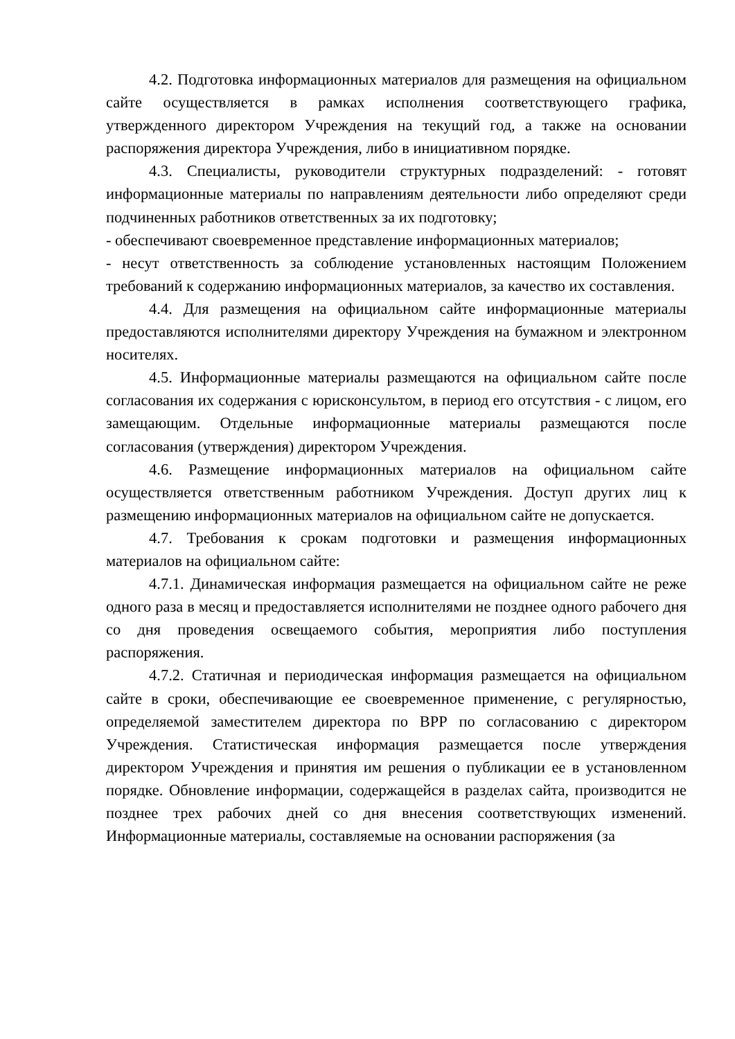4.2. Подготовка информационных материалов для размещения на официальном сайте осуществляется в рамках исполнения соответствующего графика, утвержденного директором Учреждения на текущий год, а также на основании распоряжения директора Учреждения, либо в инициативном порядке.
4.3. Специалисты, руководители структурных подразделений: - готовят информационные материалы по направлениям деятельности либо определяют среди подчиненных работников ответственных за их подготовку;
- обеспечивают своевременное представление информационных материалов;
- несут ответственность за соблюдение установленных настоящим Положением требований к содержанию информационных материалов, за качество их составления.
4.4. Для размещения на официальном сайте информационные материалы предоставляются исполнителями директору Учреждения на бумажном и электронном носителях.
4.5. Информационные материалы размещаются на официальном сайте после согласования их содержания с юрисконсультом, в период его отсутствия - с лицом, его замещающим. Отдельные информационные материалы размещаются после согласования (утверждения) директором Учреждения.
4.6. Размещение информационных материалов на официальном сайте осуществляется ответственным работником Учреждения. Доступ других лиц к размещению информационных материалов на официальном сайте не допускается.
4.7. Требования к срокам подготовки и размещения информационных материалов на официальном сайте:
4.7.1. Динамическая информация размещается на официальном сайте не реже одного раза в месяц и предоставляется исполнителями не позднее одного рабочего дня со дня проведения освещаемого события, мероприятия либо поступления распоряжения.
4.7.2. Статичная и периодическая информация размещается на официальном сайте в сроки, обеспечивающие ее своевременное применение, с регулярностью, определяемой заместителем директора по ВРР по согласованию с директором Учреждения. Статистическая информация размещается после утверждения директором Учреждения и принятия им решения о публикации ее в установленном порядке. Обновление информации, содержащейся в разделах сайта, производится не позднее трех рабочих дней со дня внесения соответствующих изменений. Информационные материалы, составляемые на основании распоряжения (за